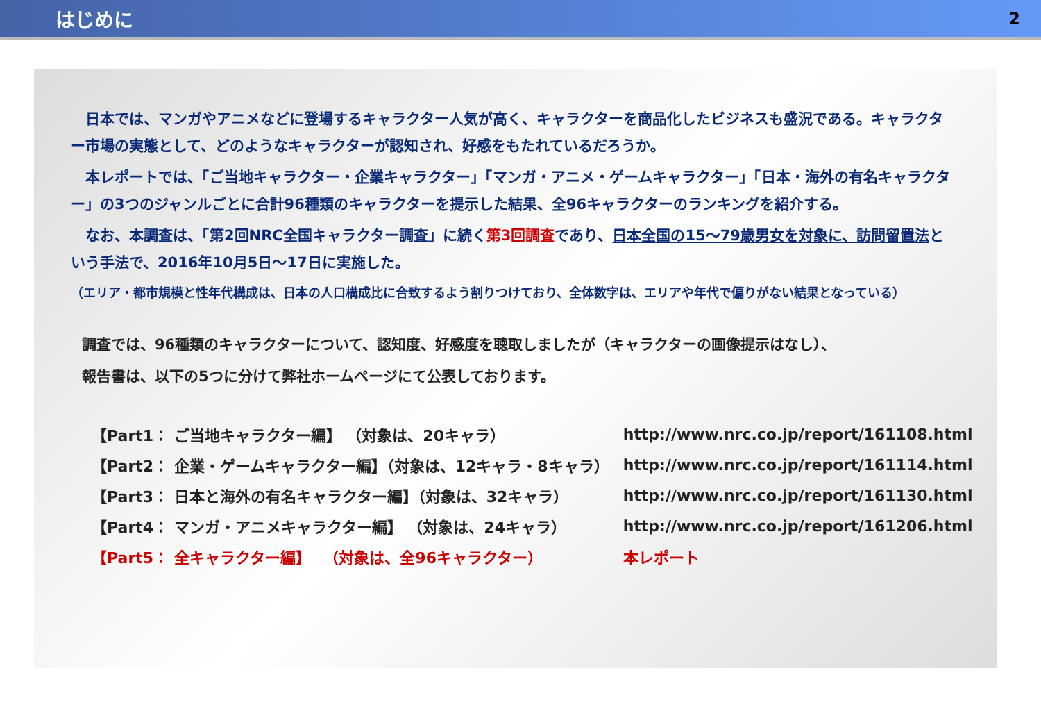はじめに
2
　日本では、マンガやアニメなどに登場するキャラクター人気が高く、キャラクターを商品化したビジネスも盛況である。キャラクター市場の実態として、どのようなキャラクターが認知され、好感をもたれているだろうか。
　本レポートでは、「ご当地キャラクター・企業キャラクター」「マンガ・アニメ・ゲームキャラクター」「日本・海外の有名キャラクター」の3つのジャンルごとに合計96種類のキャラクターを提示した結果、全96キャラクターのランキングを紹介する。
　なお、本調査は、「第2回NRC全国キャラクター調査」に続く第3回調査であり、日本全国の15～79歳男女を対象に、訪問留置法という手法で、2016年10月5日～17日に実施した。
（エリア・都市規模と性年代構成は、日本の人口構成比に合致するよう割りつけており、全体数字は、エリアや年代で偏りがない結果となっている）
調査では、96種類のキャラクターについて、認知度、好感度を聴取しましたが（キャラクターの画像提示はなし）、
報告書は、以下の5つに分けて弊社ホームページにて公表しております。
| 【Part1： ご当地キャラクター編】 （対象は、20キャラ） | http://www.nrc.co.jp/report/161108.html |
| 【Part2： 企業・ゲームキャラクター編】（対象は、12キャラ・8キャラ） | http://www.nrc.co.jp/report/161114.html |
| 【Part3： 日本と海外の有名キャラクター編】（対象は、32キャラ） | http://www.nrc.co.jp/report/161130.html |
| 【Part4： マンガ・アニメキャラクター編】 （対象は、24キャラ） | http://www.nrc.co.jp/report/161206.html |
| 【Part5： 全キャラクター編】 （対象は、全96キャラクター） | 本レポート |